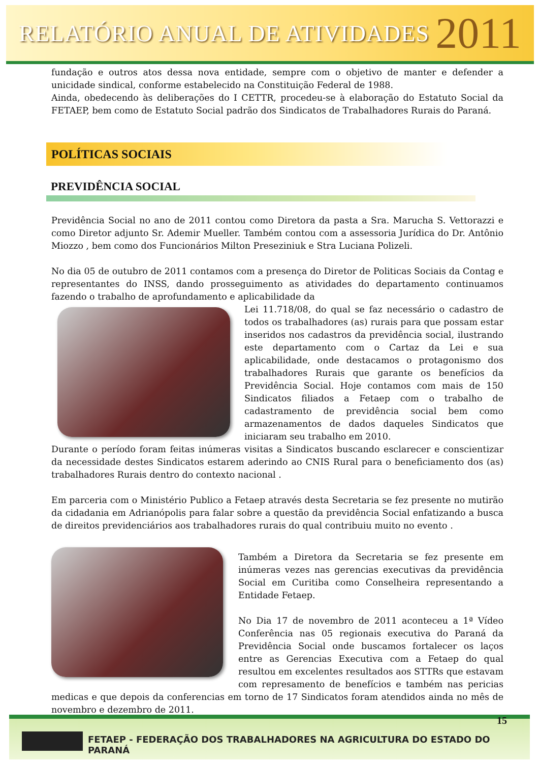RELATÓRIO ANUAL DE ATIVIDADES 2011
fundação e outros atos dessa nova entidade, sempre com o objetivo de manter e defender a unicidade sindical, conforme estabelecido na Constituição Federal de 1988.
Ainda, obedecendo às deliberações do I CETTR, procedeu-se à elaboração do Estatuto Social da FETAEP, bem como de Estatuto Social padrão dos Sindicatos de Trabalhadores Rurais do Paraná.
POLÍTICAS SOCIAIS
PREVIDÊNCIA SOCIAL
Previdência Social no ano de 2011 contou como Diretora da pasta a Sra. Marucha S. Vettorazzi e como Diretor adjunto Sr. Ademir Mueller. Também contou com a assessoria Jurídica do Dr. Antônio Miozzo , bem como dos Funcionários Milton Preseziniuk e Stra Luciana Polizeli.
No dia 05 de outubro de 2011 contamos com a presença do Diretor de Politicas Sociais da Contag e representantes do INSS, dando prosseguimento as atividades do departamento continuamos fazendo o trabalho de aprofundamento e aplicabilidade da
Lei 11.718/08, do qual se faz necessário o cadastro de todos os trabalhadores (as) rurais para que possam estar inseridos nos cadastros da previdência social, ilustrando este departamento com o Cartaz da Lei e sua aplicabilidade, onde destacamos o protagonismo dos trabalhadores Rurais que garante os benefícios da Previdência Social. Hoje contamos com mais de 150 Sindicatos filiados a Fetaep com o trabalho de cadastramento de previdência social bem como armazenamentos de dados daqueles Sindicatos que iniciaram seu trabalho em 2010.
Durante o período foram feitas inúmeras visitas a Sindicatos buscando esclarecer e conscientizar da necessidade destes Sindicatos estarem aderindo ao CNIS Rural para o beneficiamento dos (as) trabalhadores Rurais dentro do contexto nacional .
Em parceria com o Ministério Publico a Fetaep através desta Secretaria se fez presente no mutirão da cidadania em Adrianópolis para falar sobre a questão da previdência Social enfatizando a busca de direitos previdenciários aos trabalhadores rurais do qual contribuiu muito no evento .
Também a Diretora da Secretaria se fez presente em inúmeras vezes nas gerencias executivas da previdência Social em Curitiba como Conselheira representando a Entidade Fetaep.
No Dia 17 de novembro de 2011 aconteceu a 1ª Vídeo Conferência nas 05 regionais executiva do Paraná da Previdência Social onde buscamos fortalecer os laços entre as Gerencias Executiva com a Fetaep do qual resultou em excelentes resultados aos STTRs que estavam com represamento de benefícios e também nas pericias medicas e que depois da conferencias em torno de 17 Sindicatos foram atendidos ainda no mês de novembro e dezembro de 2011.
15
FETAEP - FEDERAÇÃO DOS TRABALHADORES NA AGRICULTURA DO ESTADO DO PARANÁ